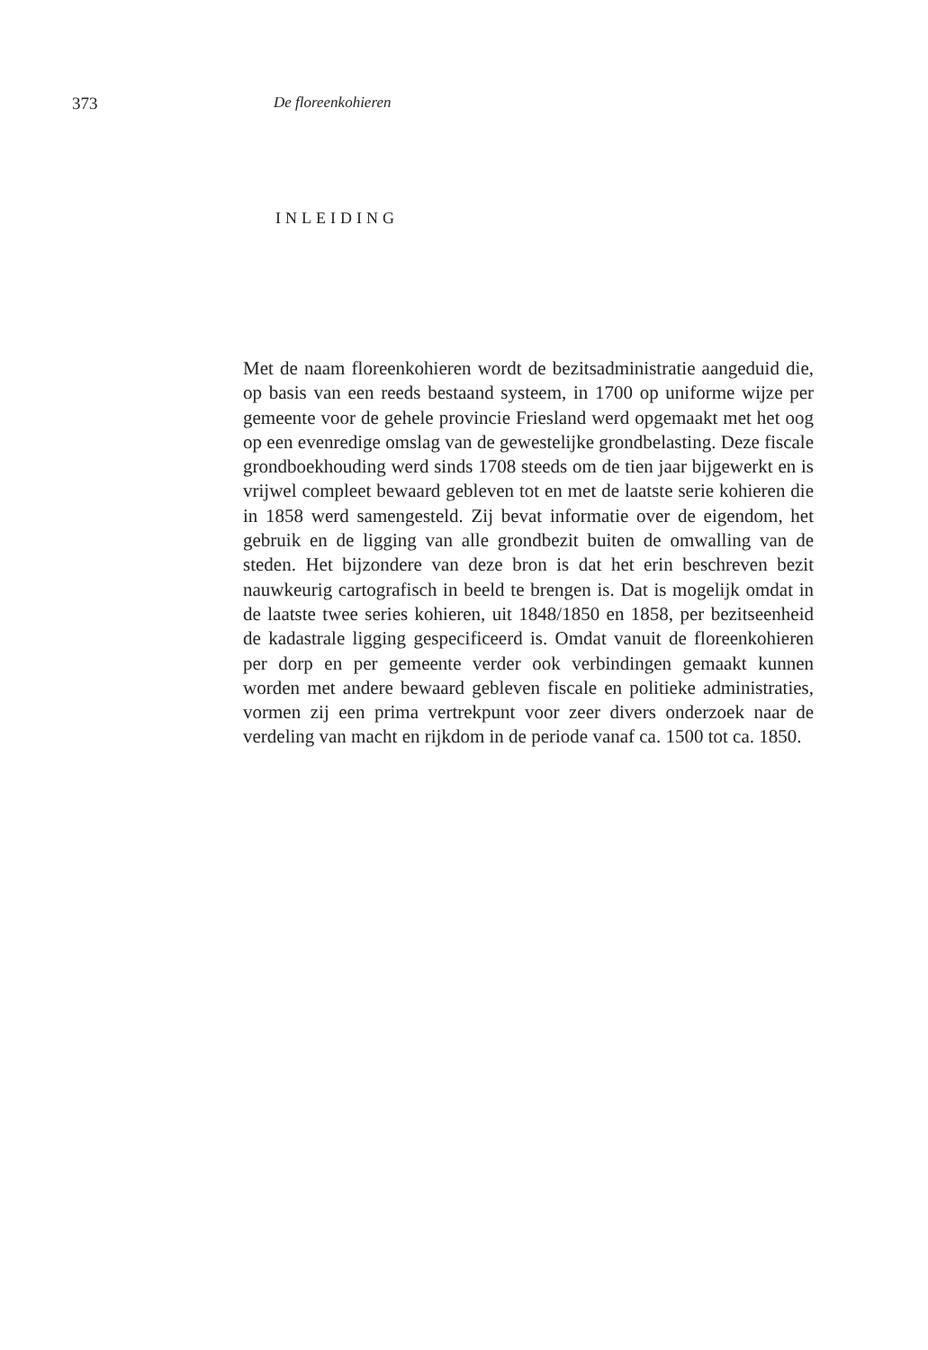373 De floreenkohieren
INLEIDING
Met de naam floreenkohieren wordt de bezitsadministratie aangeduid die, op basis van een reeds bestaand systeem, in 1700 op uniforme wijze per gemeente voor de gehele provincie Friesland werd opgemaakt met het oog op een evenredige omslag van de gewestelijke grondbelasting. Deze fiscale grondboekhouding werd sinds 1708 steeds om de tien jaar bijgewerkt en is vrijwel compleet bewaard gebleven tot en met de laatste serie kohieren die in 1858 werd samengesteld. Zij bevat informatie over de eigendom, het gebruik en de ligging van alle grondbezit buiten de om­walling van de steden. Het bijzondere van deze bron is dat het erin be­schreven bezit nauwkeurig cartografisch in beeld te brengen is. Dat is mogelijk omdat in de laatste twee series kohieren, uit 1848/1850 en 1858, per bezitseenheid de kadastrale ligging gespecificeerd is. Omdat vanuit de floreenkohieren per dorp en per gemeente verder ook verbindingen gemaakt kunnen worden met andere bewaard gebleven fiscale en politie­ke administraties, vormen zij een prima vertrekpunt voor zeer divers onderzoek naar de verdeling van macht en rijkdom in de periode vanaf ca. 1500 tot ca. 1850.